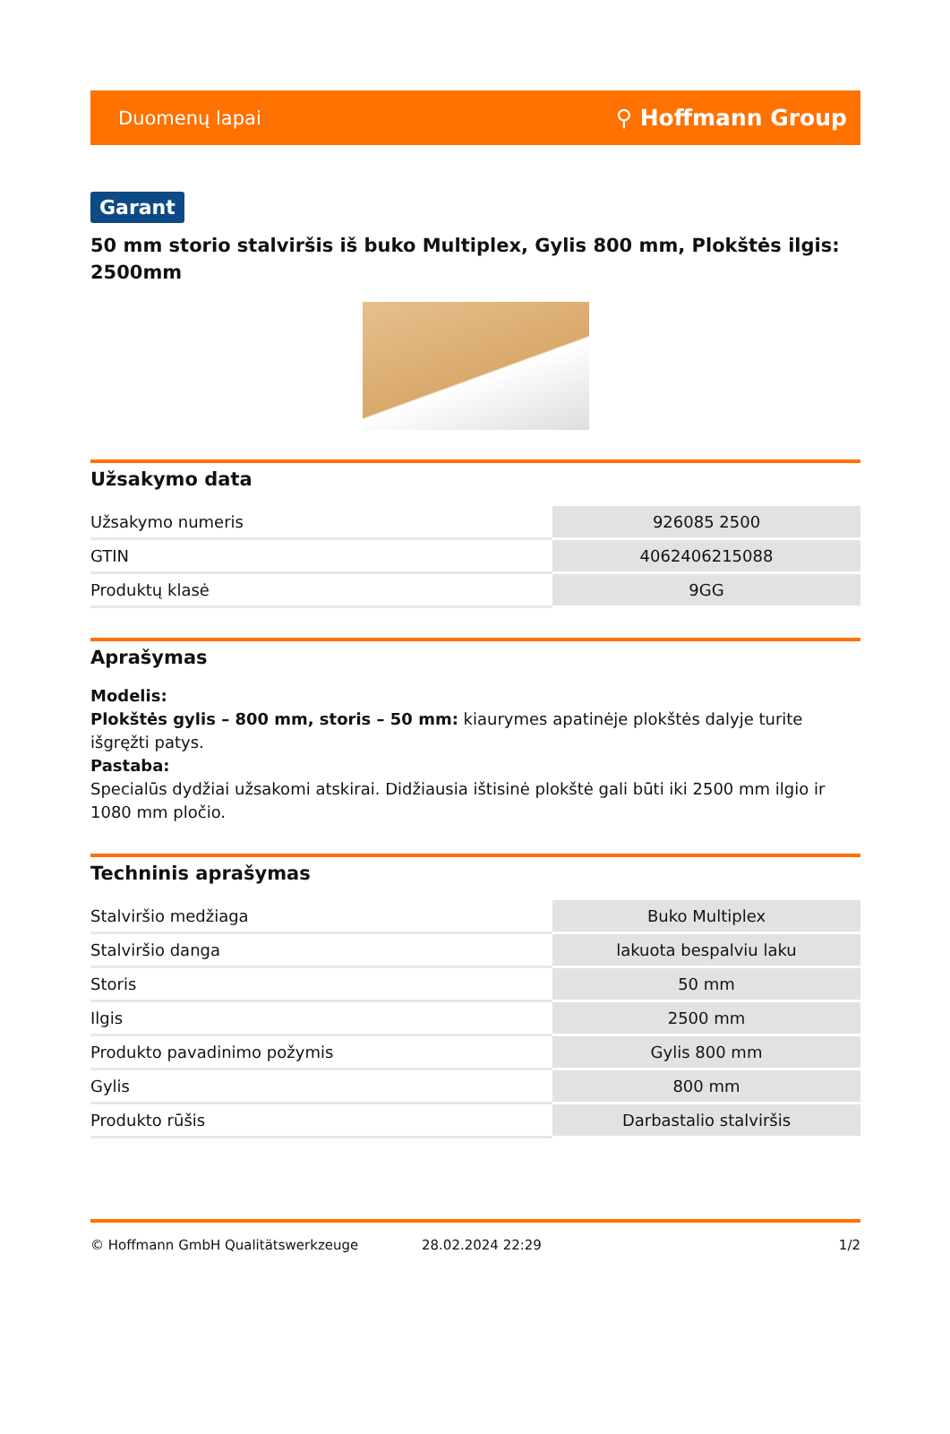Duomenų lapai ⚲ Hoffmann Group
Garant
50 mm storio stalviršis iš buko Multiplex, Gylis 800 mm, Plokštės ilgis: 2500mm
Užsakymo data
| Užsakymo numeris | 926085 2500 |
| GTIN | 4062406215088 |
| Produktų klasė | 9GG |
Aprašymas
Modelis:
Plokštės gylis – 800 mm, storis – 50 mm: kiaurymes apatinėje plokštės dalyje turite išgręžti patys.
Pastaba:
Specialūs dydžiai užsakomi atskirai. Didžiausia ištisinė plokštė gali būti iki 2500 mm ilgio ir 1080 mm pločio.
Techninis aprašymas
| Stalviršio medžiaga | Buko Multiplex |
| Stalviršio danga | lakuota bespalviu laku |
| Storis | 50 mm |
| Ilgis | 2500 mm |
| Produkto pavadinimo požymis | Gylis 800 mm |
| Gylis | 800 mm |
| Produkto rūšis | Darbastalio stalviršis |
© Hoffmann GmbH Qualitätswerkzeuge 28.02.2024 22:29 1/2